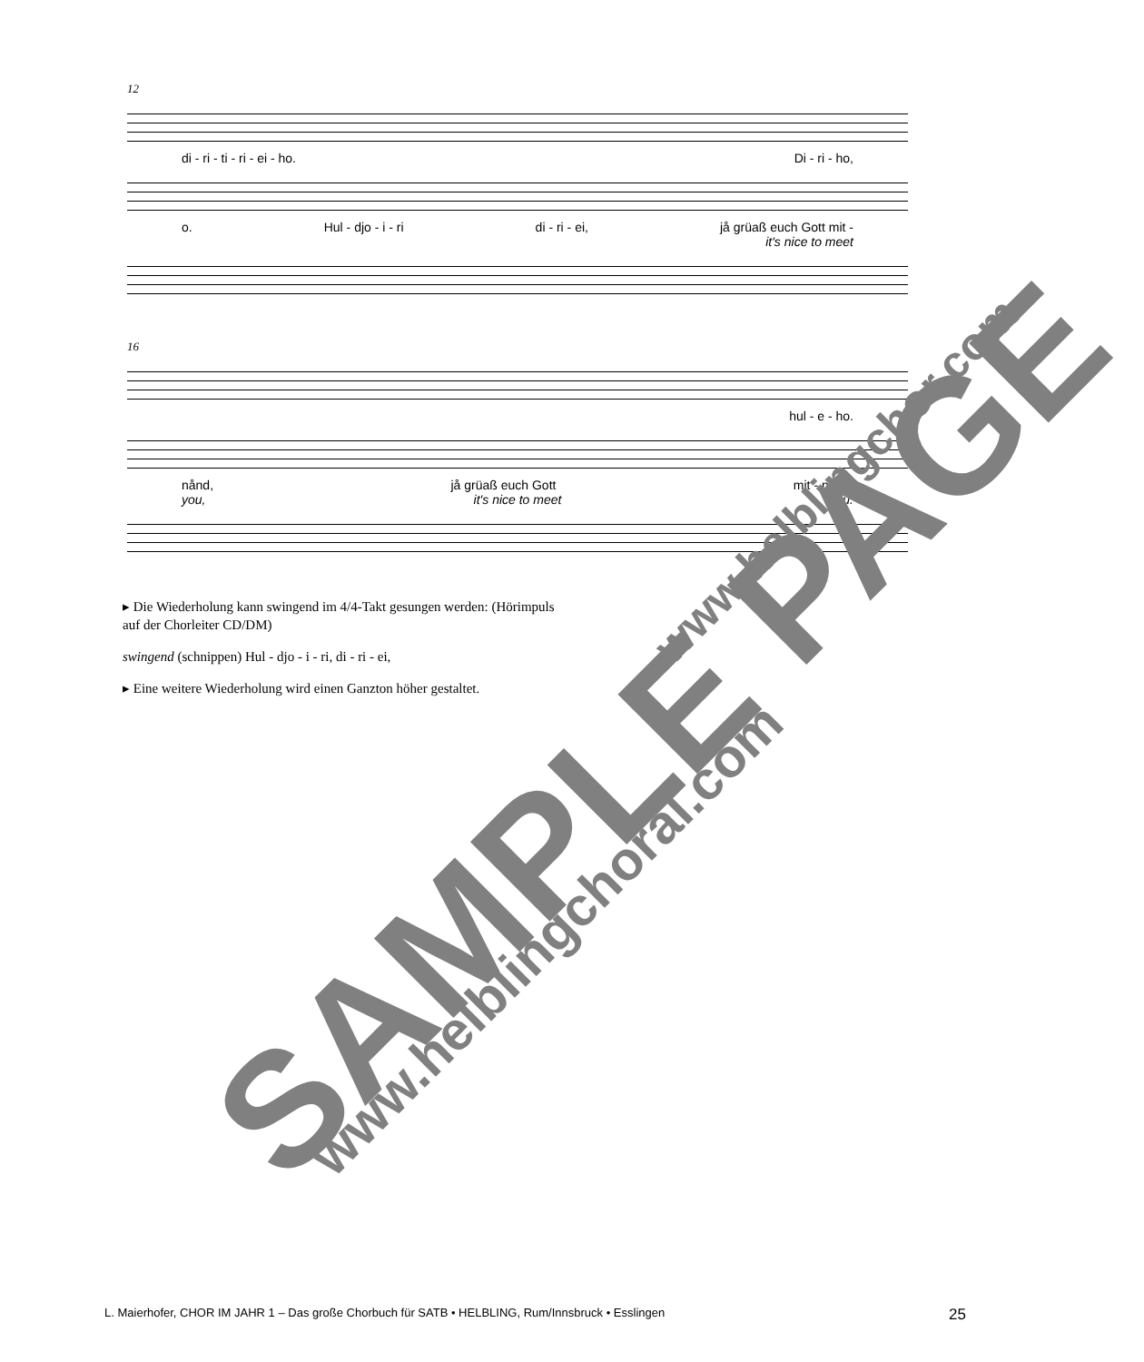12
di - ri - ti - ri - ei - ho. Di - ri - ho,
o. Hul - djo - i - ri di - ri - ei, jå grüaß euch Gott mit -
it's nice to meet
16
hul - e - ho.
nånd, jå grüaß euch Gott mit - nånd!
you, it's nice to meet you.
▸ Die Wiederholung kann swingend im 4/4-Takt gesungen werden: (Hörimpuls auf der Chorleiter CD/DM)
swingend (schnippen) Hul - djo - i - ri, di - ri - ei,
▸ Eine weitere Wiederholung wird einen Ganzton höher gestaltet.
L. Maierhofer, CHOR IM JAHR 1 – Das große Chorbuch für SATB • HELBLING, Rum/Innsbruck • Esslingen 25
SAMPLE PAGE
www.helblingchoral.com
www.helblingchor.com